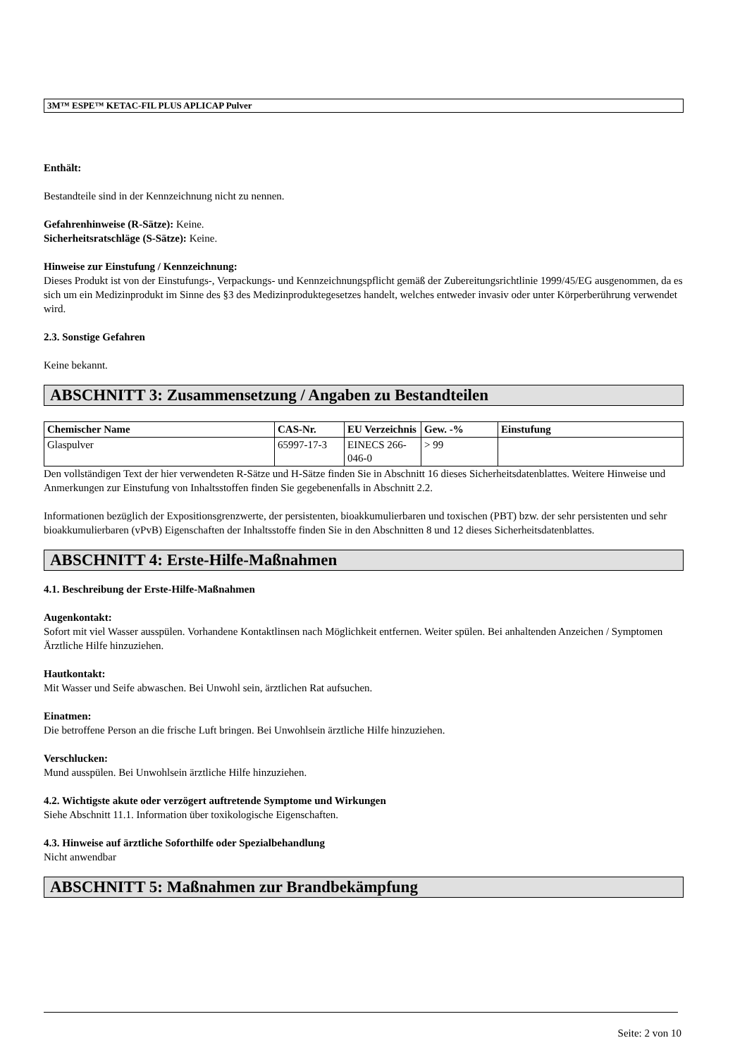3M™ ESPE™ KETAC-FIL PLUS APLICAP Pulver
Enthält:
Bestandteile sind in der Kennzeichnung nicht zu nennen.
Gefahrenhinweise (R-Sätze): Keine.
Sicherheitsratschläge (S-Sätze): Keine.
Hinweise zur Einstufung / Kennzeichnung:
Dieses Produkt ist von der Einstufungs-, Verpackungs- und Kennzeichnungspflicht gemäß der Zubereitungsrichtlinie 1999/45/EG ausgenommen, da es sich um ein Medizinprodukt im Sinne des §3 des Medizinproduktegesetzes handelt, welches entweder invasiv oder unter Körperberührung verwendet wird.
2.3. Sonstige Gefahren
Keine bekannt.
ABSCHNITT 3: Zusammensetzung / Angaben zu Bestandteilen
| Chemischer Name | CAS-Nr. | EU Verzeichnis | Gew. -% | Einstufung |
| --- | --- | --- | --- | --- |
| Glaspulver | 65997-17-3 | EINECS 266-046-0 | > 99 | |
Den vollständigen Text der hier verwendeten R-Sätze und H-Sätze finden Sie in Abschnitt 16 dieses Sicherheitsdatenblattes. Weitere Hinweise und Anmerkungen zur Einstufung von Inhaltsstoffen finden Sie gegebenenfalls in Abschnitt 2.2.
Informationen bezüglich der Expositionsgrenzwerte, der persistenten, bioakkumulierbaren und toxischen (PBT) bzw. der sehr persistenten und sehr bioakkumulierbaren (vPvB) Eigenschaften der Inhaltsstoffe finden Sie in den Abschnitten 8 und 12 dieses Sicherheitsdatenblattes.
ABSCHNITT 4: Erste-Hilfe-Maßnahmen
4.1. Beschreibung der Erste-Hilfe-Maßnahmen
Augenkontakt:
Sofort mit viel Wasser ausspülen. Vorhandene Kontaktlinsen nach Möglichkeit entfernen. Weiter spülen. Bei anhaltenden Anzeichen / Symptomen Ärztliche Hilfe hinzuziehen.
Hautkontakt:
Mit Wasser und Seife abwaschen. Bei Unwohl sein, ärztlichen Rat aufsuchen.
Einatmen:
Die betroffene Person an die frische Luft bringen. Bei Unwohlsein ärztliche Hilfe hinzuziehen.
Verschlucken:
Mund ausspülen. Bei Unwohlsein ärztliche Hilfe hinzuziehen.
4.2. Wichtigste akute oder verzögert auftretende Symptome und Wirkungen
Siehe Abschnitt 11.1. Information über toxikologische Eigenschaften.
4.3. Hinweise auf ärztliche Soforthilfe oder Spezialbehandlung
Nicht anwendbar
ABSCHNITT 5: Maßnahmen zur Brandbekämpfung
Seite: 2 von 10